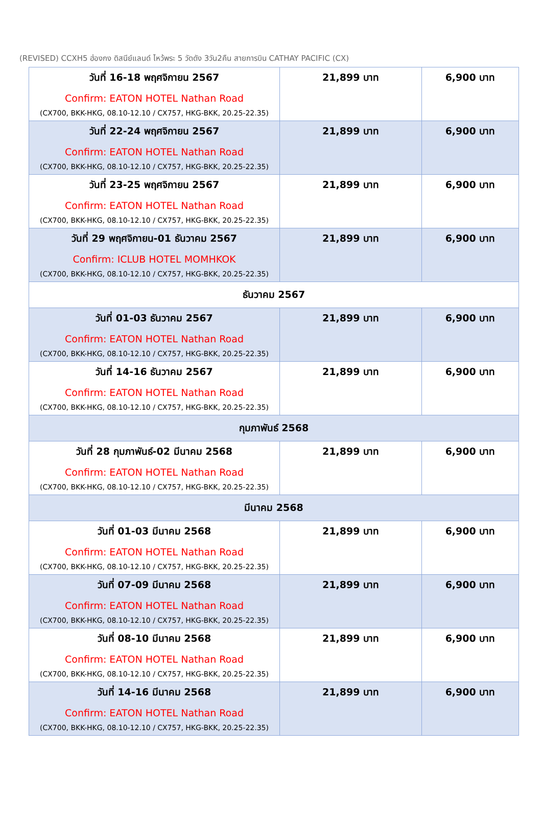(REVISED) CCXH5 ฮ่องกง ดิสนีย์แลนด์ ไหว้พระ 5 วัดดัง 3วัน2คืน สายการบิน CATHAY PACIFIC (CX)
| วันที่ 16-18 พฤศจิกายน 2567 Confirm: EATON HOTEL Nathan Road (CX700, BKK-HKG, 08.10-12.10 / CX757, HKG-BKK, 20.25-22.35) | 21,899 บาท | 6,900 บาท |
| วันที่ 22-24 พฤศจิกายน 2567 Confirm: EATON HOTEL Nathan Road (CX700, BKK-HKG, 08.10-12.10 / CX757, HKG-BKK, 20.25-22.35) | 21,899 บาท | 6,900 บาท |
| วันที่ 23-25 พฤศจิกายน 2567 Confirm: EATON HOTEL Nathan Road (CX700, BKK-HKG, 08.10-12.10 / CX757, HKG-BKK, 20.25-22.35) | 21,899 บาท | 6,900 บาท |
| วันที่ 29 พฤศจิกายน-01 ธันวาคม 2567 Confirm: ICLUB HOTEL MOMHKOK (CX700, BKK-HKG, 08.10-12.10 / CX757, HKG-BKK, 20.25-22.35) | 21,899 บาท | 6,900 บาท |
| ธันวาคม 2567 | | |
| วันที่ 01-03 ธันวาคม 2567 Confirm: EATON HOTEL Nathan Road (CX700, BKK-HKG, 08.10-12.10 / CX757, HKG-BKK, 20.25-22.35) | 21,899 บาท | 6,900 บาท |
| วันที่ 14-16 ธันวาคม 2567 Confirm: EATON HOTEL Nathan Road (CX700, BKK-HKG, 08.10-12.10 / CX757, HKG-BKK, 20.25-22.35) | 21,899 บาท | 6,900 บาท |
| กุมภาพันธ์ 2568 | | |
| วันที่ 28 กุมภาพันธ์-02 มีนาคม 2568 Confirm: EATON HOTEL Nathan Road (CX700, BKK-HKG, 08.10-12.10 / CX757, HKG-BKK, 20.25-22.35) | 21,899 บาท | 6,900 บาท |
| มีนาคม 2568 | | |
| วันที่ 01-03 มีนาคม 2568 Confirm: EATON HOTEL Nathan Road (CX700, BKK-HKG, 08.10-12.10 / CX757, HKG-BKK, 20.25-22.35) | 21,899 บาท | 6,900 บาท |
| วันที่ 07-09 มีนาคม 2568 Confirm: EATON HOTEL Nathan Road (CX700, BKK-HKG, 08.10-12.10 / CX757, HKG-BKK, 20.25-22.35) | 21,899 บาท | 6,900 บาท |
| วันที่ 08-10 มีนาคม 2568 Confirm: EATON HOTEL Nathan Road (CX700, BKK-HKG, 08.10-12.10 / CX757, HKG-BKK, 20.25-22.35) | 21,899 บาท | 6,900 บาท |
| วันที่ 14-16 มีนาคม 2568 Confirm: EATON HOTEL Nathan Road (CX700, BKK-HKG, 08.10-12.10 / CX757, HKG-BKK, 20.25-22.35) | 21,899 บาท | 6,900 บาท |